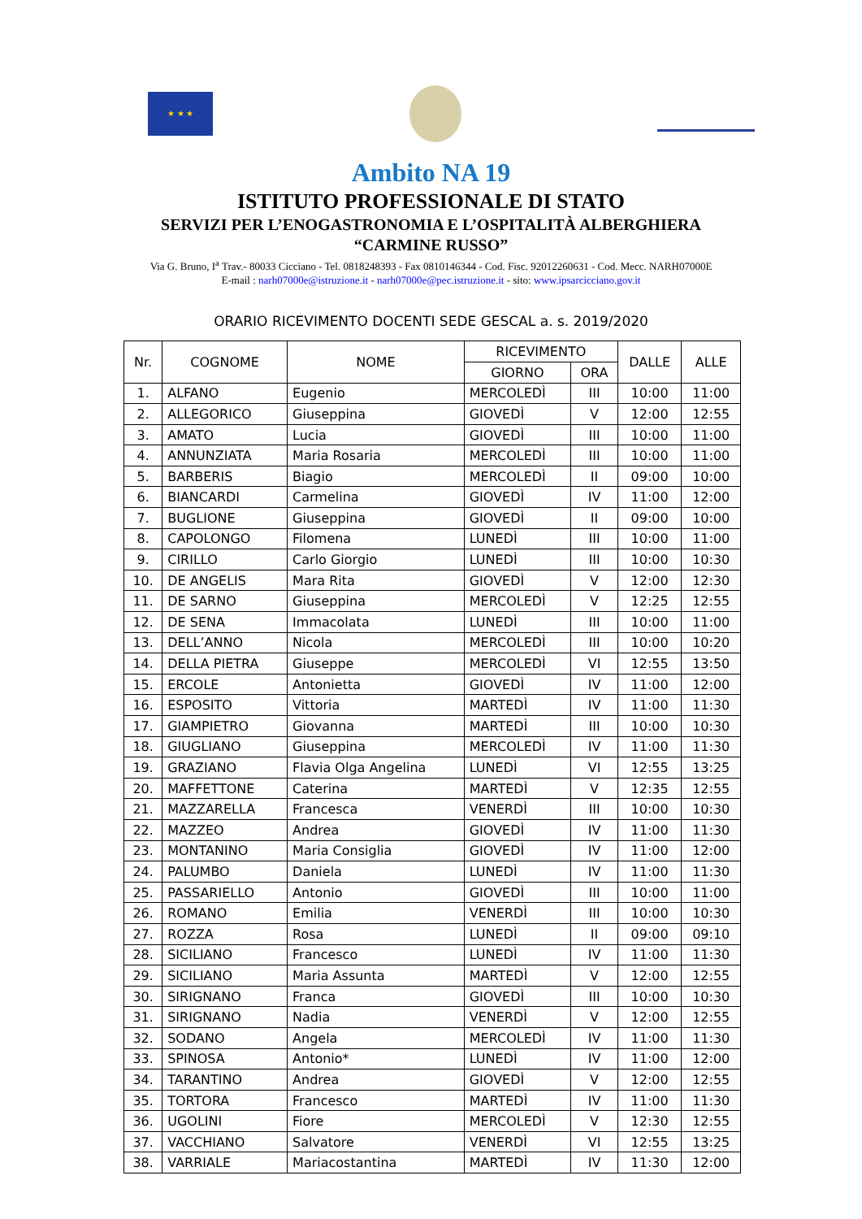★ ★ ★
Ambito NA 19
ISTITUTO PROFESSIONALE DI STATO
SERVIZI PER L’ENOGASTRONOMIA E L’OSPITALITÀ ALBERGHIERA
“CARMINE RUSSO”
Via G. Bruno, I<sup>a</sup> Trav.- 80033 Cicciano - Tel. 0818248393 - Fax 0810146344 - Cod. Fisc. 92012260631 - Cod. Mecc. NARH07000E
E-mail : narh07000e@istruzione.it - narh07000e@pec.istruzione.it - sito: www.ipsarcicciano.gov.it
ORARIO RICEVIMENTO DOCENTI SEDE GESCAL a. s. 2019/2020
| Nr. | COGNOME | NOME | RICEVIMENTO | | DALLE | ALLE |
| --- | --- | --- | --- | --- | --- | --- |
| | | | GIORNO | ORA | | |
| 1. | ALFANO | Eugenio | MERCOLEDÌ | III | 10:00 | 11:00 |
| 2. | ALLEGORICO | Giuseppina | GIOVEDÌ | V | 12:00 | 12:55 |
| 3. | AMATO | Lucia | GIOVEDÌ | III | 10:00 | 11:00 |
| 4. | ANNUNZIATA | Maria Rosaria | MERCOLEDÌ | III | 10:00 | 11:00 |
| 5. | BARBERIS | Biagio | MERCOLEDÌ | II | 09:00 | 10:00 |
| 6. | BIANCARDI | Carmelina | GIOVEDÌ | IV | 11:00 | 12:00 |
| 7. | BUGLIONE | Giuseppina | GIOVEDÌ | II | 09:00 | 10:00 |
| 8. | CAPOLONGO | Filomena | LUNEDÌ | III | 10:00 | 11:00 |
| 9. | CIRILLO | Carlo Giorgio | LUNEDÌ | III | 10:00 | 10:30 |
| 10. | DE ANGELIS | Mara Rita | GIOVEDÌ | V | 12:00 | 12:30 |
| 11. | DE SARNO | Giuseppina | MERCOLEDÌ | V | 12:25 | 12:55 |
| 12. | DE SENA | Immacolata | LUNEDÌ | III | 10:00 | 11:00 |
| 13. | DELL’ANNO | Nicola | MERCOLEDÌ | III | 10:00 | 10:20 |
| 14. | DELLA PIETRA | Giuseppe | MERCOLEDÌ | VI | 12:55 | 13:50 |
| 15. | ERCOLE | Antonietta | GIOVEDÌ | IV | 11:00 | 12:00 |
| 16. | ESPOSITO | Vittoria | MARTEDÌ | IV | 11:00 | 11:30 |
| 17. | GIAMPIETRO | Giovanna | MARTEDÌ | III | 10:00 | 10:30 |
| 18. | GIUGLIANO | Giuseppina | MERCOLEDÌ | IV | 11:00 | 11:30 |
| 19. | GRAZIANO | Flavia Olga Angelina | LUNEDÌ | VI | 12:55 | 13:25 |
| 20. | MAFFETTONE | Caterina | MARTEDÌ | V | 12:35 | 12:55 |
| 21. | MAZZARELLA | Francesca | VENERDÌ | III | 10:00 | 10:30 |
| 22. | MAZZEO | Andrea | GIOVEDÌ | IV | 11:00 | 11:30 |
| 23. | MONTANINO | Maria Consiglia | GIOVEDÌ | IV | 11:00 | 12:00 |
| 24. | PALUMBO | Daniela | LUNEDÌ | IV | 11:00 | 11:30 |
| 25. | PASSARIELLO | Antonio | GIOVEDÌ | III | 10:00 | 11:00 |
| 26. | ROMANO | Emilia | VENERDÌ | III | 10:00 | 10:30 |
| 27. | ROZZA | Rosa | LUNEDÌ | II | 09:00 | 09:10 |
| 28. | SICILIANO | Francesco | LUNEDÌ | IV | 11:00 | 11:30 |
| 29. | SICILIANO | Maria Assunta | MARTEDÌ | V | 12:00 | 12:55 |
| 30. | SIRIGNANO | Franca | GIOVEDÌ | III | 10:00 | 10:30 |
| 31. | SIRIGNANO | Nadia | VENERDÌ | V | 12:00 | 12:55 |
| 32. | SODANO | Angela | MERCOLEDÌ | IV | 11:00 | 11:30 |
| 33. | SPINOSA | Antonio* | LUNEDÌ | IV | 11:00 | 12:00 |
| 34. | TARANTINO | Andrea | GIOVEDÌ | V | 12:00 | 12:55 |
| 35. | TORTORA | Francesco | MARTEDÌ | IV | 11:00 | 11:30 |
| 36. | UGOLINI | Fiore | MERCOLEDÌ | V | 12:30 | 12:55 |
| 37. | VACCHIANO | Salvatore | VENERDÌ | VI | 12:55 | 13:25 |
| 38. | VARRIALE | Mariacostantina | MARTEDÌ | IV | 11:30 | 12:00 |